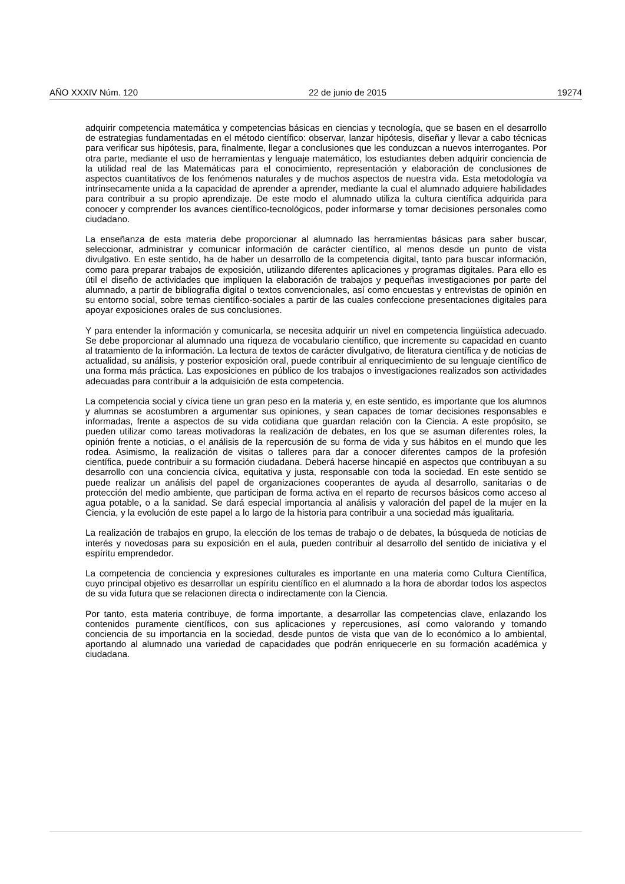AÑO XXXIV Núm. 120 22 de junio de 2015 19274
adquirir competencia matemática y competencias básicas en ciencias y tecnología, que se basen en el desarrollo de estrategias fundamentadas en el método científico: observar, lanzar hipótesis, diseñar y llevar a cabo técnicas para verificar sus hipótesis, para, finalmente, llegar a conclusiones que les conduzcan a nuevos interrogantes. Por otra parte, mediante el uso de herramientas y lenguaje matemático, los estudiantes deben adquirir conciencia de la utilidad real de las Matemáticas para el conocimiento, representación y elaboración de conclusiones de aspectos cuantitativos de los fenómenos naturales y de muchos aspectos de nuestra vida. Esta metodología va intrínsecamente unida a la capacidad de aprender a aprender, mediante la cual el alumnado adquiere habilidades para contribuir a su propio aprendizaje. De este modo el alumnado utiliza la cultura científica adquirida para conocer y comprender los avances científico-tecnológicos, poder informarse y tomar decisiones personales como ciudadano.
La enseñanza de esta materia debe proporcionar al alumnado las herramientas básicas para saber buscar, seleccionar, administrar y comunicar información de carácter científico, al menos desde un punto de vista divulgativo. En este sentido, ha de haber un desarrollo de la competencia digital, tanto para buscar información, como para preparar trabajos de exposición, utilizando diferentes aplicaciones y programas digitales. Para ello es útil el diseño de actividades que impliquen la elaboración de trabajos y pequeñas investigaciones por parte del alumnado, a partir de bibliografía digital o textos convencionales, así como encuestas y entrevistas de opinión en su entorno social, sobre temas científico-sociales a partir de las cuales confeccione presentaciones digitales para apoyar exposiciones orales de sus conclusiones.
Y para entender la información y comunicarla, se necesita adquirir un nivel en competencia lingüística adecuado. Se debe proporcionar al alumnado una riqueza de vocabulario científico, que incremente su capacidad en cuanto al tratamiento de la información. La lectura de textos de carácter divulgativo, de literatura científica y de noticias de actualidad, su análisis, y posterior exposición oral, puede contribuir al enriquecimiento de su lenguaje científico de una forma más práctica. Las exposiciones en público de los trabajos o investigaciones realizados son actividades adecuadas para contribuir a la adquisición de esta competencia.
La competencia social y cívica tiene un gran peso en la materia y, en este sentido, es importante que los alumnos y alumnas se acostumbren a argumentar sus opiniones, y sean capaces de tomar decisiones responsables e informadas, frente a aspectos de su vida cotidiana que guardan relación con la Ciencia. A este propósito, se pueden utilizar como tareas motivadoras la realización de debates, en los que se asuman diferentes roles, la opinión frente a noticias, o el análisis de la repercusión de su forma de vida y sus hábitos en el mundo que les rodea. Asimismo, la realización de visitas o talleres para dar a conocer diferentes campos de la profesión científica, puede contribuir a su formación ciudadana. Deberá hacerse hincapié en aspectos que contribuyan a su desarrollo con una conciencia cívica, equitativa y justa, responsable con toda la sociedad. En este sentido se puede realizar un análisis del papel de organizaciones cooperantes de ayuda al desarrollo, sanitarias o de protección del medio ambiente, que participan de forma activa en el reparto de recursos básicos como acceso al agua potable, o a la sanidad. Se dará especial importancia al análisis y valoración del papel de la mujer en la Ciencia, y la evolución de este papel a lo largo de la historia para contribuir a una sociedad más igualitaria.
La realización de trabajos en grupo, la elección de los temas de trabajo o de debates, la búsqueda de noticias de interés y novedosas para su exposición en el aula, pueden contribuir al desarrollo del sentido de iniciativa y el espíritu emprendedor.
La competencia de conciencia y expresiones culturales es importante en una materia como Cultura Científica, cuyo principal objetivo es desarrollar un espíritu científico en el alumnado a la hora de abordar todos los aspectos de su vida futura que se relacionen directa o indirectamente con la Ciencia.
Por tanto, esta materia contribuye, de forma importante, a desarrollar las competencias clave, enlazando los contenidos puramente científicos, con sus aplicaciones y repercusiones, así como valorando y tomando conciencia de su importancia en la sociedad, desde puntos de vista que van de lo económico a lo ambiental, aportando al alumnado una variedad de capacidades que podrán enriquecerle en su formación académica y ciudadana.